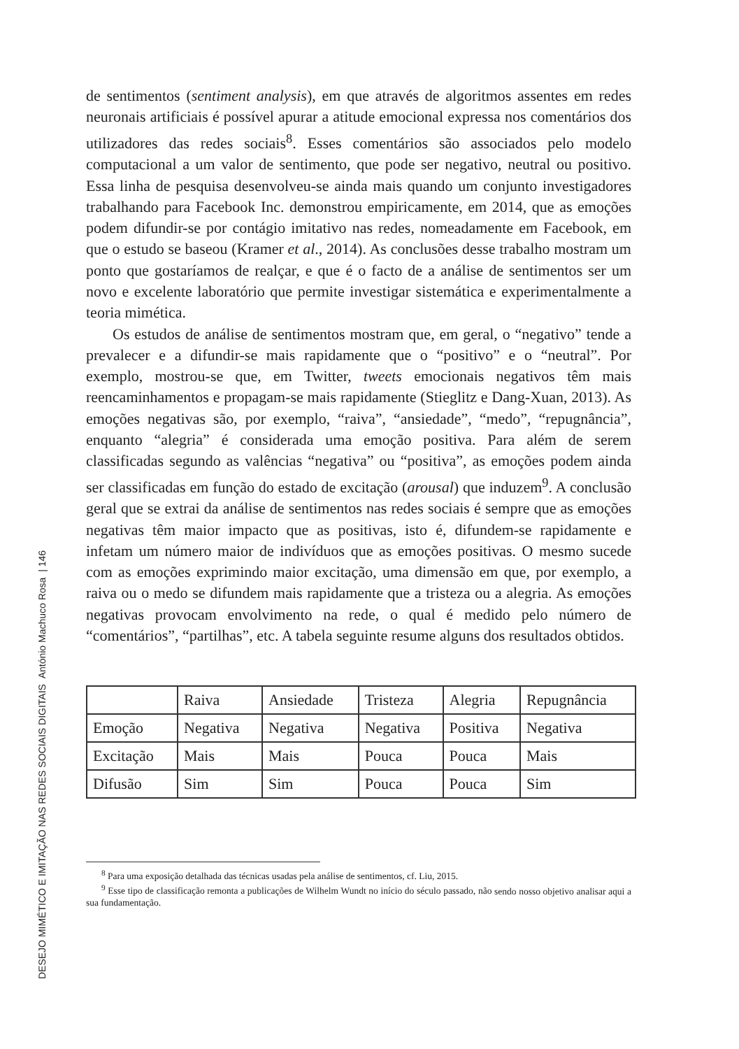DESEJO MIMÉTICO E IMITAÇÃO NAS REDES SOCIAIS DIGITAIS António Machuco Rosa | 146
de sentimentos (sentiment analysis), em que através de algoritmos assentes em redes neuronais artificiais é possível apurar a atitude emocional expressa nos comentários dos utilizadores das redes sociais<sup>8</sup>. Esses comentários são associados pelo modelo computacional a um valor de sentimento, que pode ser negativo, neutral ou positivo. Essa linha de pesquisa desenvolveu-se ainda mais quando um conjunto investigadores trabalhando para Facebook Inc. demonstrou empiricamente, em 2014, que as emoções podem difundir-se por contágio imitativo nas redes, nomeadamente em Facebook, em que o estudo se baseou (Kramer et al., 2014). As conclusões desse trabalho mostram um ponto que gostaríamos de realçar, e que é o facto de a análise de sentimentos ser um novo e excelente laboratório que permite investigar sistemática e experimentalmente a teoria mimética.
Os estudos de análise de sentimentos mostram que, em geral, o “negativo” tende a prevalecer e a difundir-se mais rapidamente que o “positivo” e o “neutral”. Por exemplo, mostrou-se que, em Twitter, tweets emocionais negativos têm mais reencaminhamentos e propagam-se mais rapidamente (Stieglitz e Dang-Xuan, 2013). As emoções negativas são, por exemplo, “raiva”, “ansiedade”, “medo”, “repugnância”, enquanto “alegria” é considerada uma emoção positiva. Para além de serem classificadas segundo as valências “negativa” ou “positiva”, as emoções podem ainda ser classificadas em função do estado de excitação (arousal) que induzem<sup>9</sup>. A conclusão geral que se extrai da análise de sentimentos nas redes sociais é sempre que as emoções negativas têm maior impacto que as positivas, isto é, difundem-se rapidamente e infetam um número maior de indivíduos que as emoções positivas. O mesmo sucede com as emoções exprimindo maior excitação, uma dimensão em que, por exemplo, a raiva ou o medo se difundem mais rapidamente que a tristeza ou a alegria. As emoções negativas provocam envolvimento na rede, o qual é medido pelo número de “comentários”, “partilhas”, etc. A tabela seguinte resume alguns dos resultados obtidos.
| | Raiva | Ansiedade | Tristeza | Alegria | Repugnância |
| Emoção | Negativa | Negativa | Negativa | Positiva | Negativa |
| Excitação | Mais | Mais | Pouca | Pouca | Mais |
| Difusão | Sim | Sim | Pouca | Pouca | Sim |
<sup>8</sup> Para uma exposição detalhada das técnicas usadas pela análise de sentimentos, cf. Liu, 2015.
<sup>9</sup> Esse tipo de classificação remonta a publicações de Wilhelm Wundt no início do século passado, não sendo nosso objetivo analisar aqui a sua fundamentação.